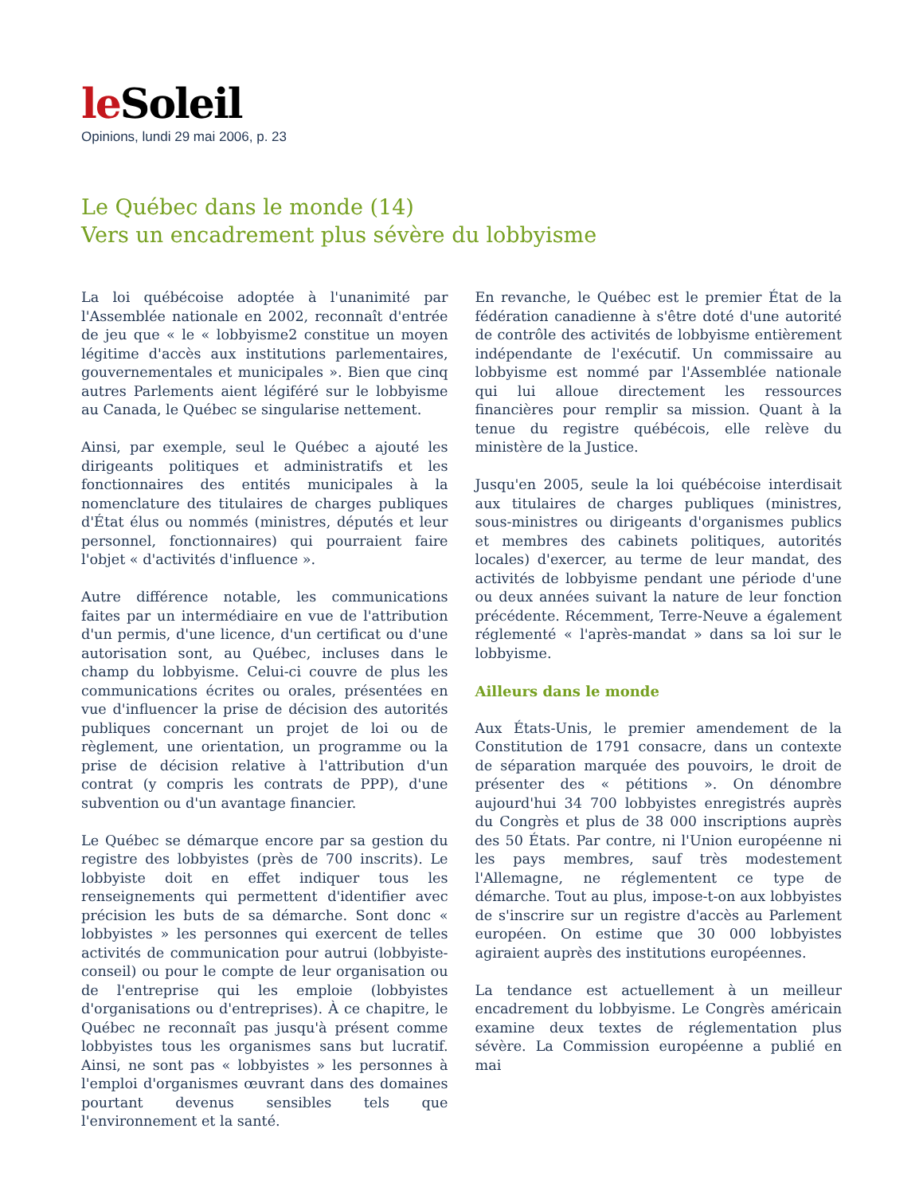le Soleil
Opinions, lundi 29 mai 2006, p. 23
Le Québec dans le monde (14)
Vers un encadrement plus sévère du lobbyisme
La loi québécoise adoptée à l'unanimité par l'Assemblée nationale en 2002, reconnaît d'entrée de jeu que « le « lobbyisme2 constitue un moyen légitime d'accès aux institutions parlementaires, gouvernementales et municipales ». Bien que cinq autres Parlements aient légiféré sur le lobbyisme au Canada, le Québec se singularise nettement.
Ainsi, par exemple, seul le Québec a ajouté les dirigeants politiques et administratifs et les fonctionnaires des entités municipales à la nomenclature des titulaires de charges publiques d'État élus ou nommés (ministres, députés et leur personnel, fonctionnaires) qui pourraient faire l'objet « d'activités d'influence ».
Autre différence notable, les communications faites par un intermédiaire en vue de l'attribution d'un permis, d'une licence, d'un certificat ou d'une autorisation sont, au Québec, incluses dans le champ du lobbyisme. Celui-ci couvre de plus les communications écrites ou orales, présentées en vue d'influencer la prise de décision des autorités publiques concernant un projet de loi ou de règlement, une orientation, un programme ou la prise de décision relative à l'attribution d'un contrat (y compris les contrats de PPP), d'une subvention ou d'un avantage financier.
Le Québec se démarque encore par sa gestion du registre des lobbyistes (près de 700 inscrits). Le lobbyiste doit en effet indiquer tous les renseignements qui permettent d'identifier avec précision les buts de sa démarche. Sont donc « lobbyistes » les personnes qui exercent de telles activités de communication pour autrui (lobbyiste-conseil) ou pour le compte de leur organisation ou de l'entreprise qui les emploie (lobbyistes d'organisations ou d'entreprises). À ce chapitre, le Québec ne reconnaît pas jusqu'à présent comme lobbyistes tous les organismes sans but lucratif. Ainsi, ne sont pas « lobbyistes » les personnes à l'emploi d'organismes œuvrant dans des domaines pourtant devenus sensibles tels que l'environnement et la santé.
En revanche, le Québec est le premier État de la fédération canadienne à s'être doté d'une autorité de contrôle des activités de lobbyisme entièrement indépendante de l'exécutif. Un commissaire au lobbyisme est nommé par l'Assemblée nationale qui lui alloue directement les ressources financières pour remplir sa mission. Quant à la tenue du registre québécois, elle relève du ministère de la Justice.
Jusqu'en 2005, seule la loi québécoise interdisait aux titulaires de charges publiques (ministres, sous-ministres ou dirigeants d'organismes publics et membres des cabinets politiques, autorités locales) d'exercer, au terme de leur mandat, des activités de lobbyisme pendant une période d'une ou deux années suivant la nature de leur fonction précédente. Récemment, Terre-Neuve a également réglementé « l'après-mandat » dans sa loi sur le lobbyisme.
Ailleurs dans le monde
Aux États-Unis, le premier amendement de la Constitution de 1791 consacre, dans un contexte de séparation marquée des pouvoirs, le droit de présenter des « pétitions ». On dénombre aujourd'hui 34 700 lobbyistes enregistrés auprès du Congrès et plus de 38 000 inscriptions auprès des 50 États. Par contre, ni l'Union européenne ni les pays membres, sauf très modestement l'Allemagne, ne réglementent ce type de démarche. Tout au plus, impose-t-on aux lobbyistes de s'inscrire sur un registre d'accès au Parlement européen. On estime que 30 000 lobbyistes agiraient auprès des institutions européennes.
La tendance est actuellement à un meilleur encadrement du lobbyisme. Le Congrès américain examine deux textes de réglementation plus sévère. La Commission européenne a publié en mai